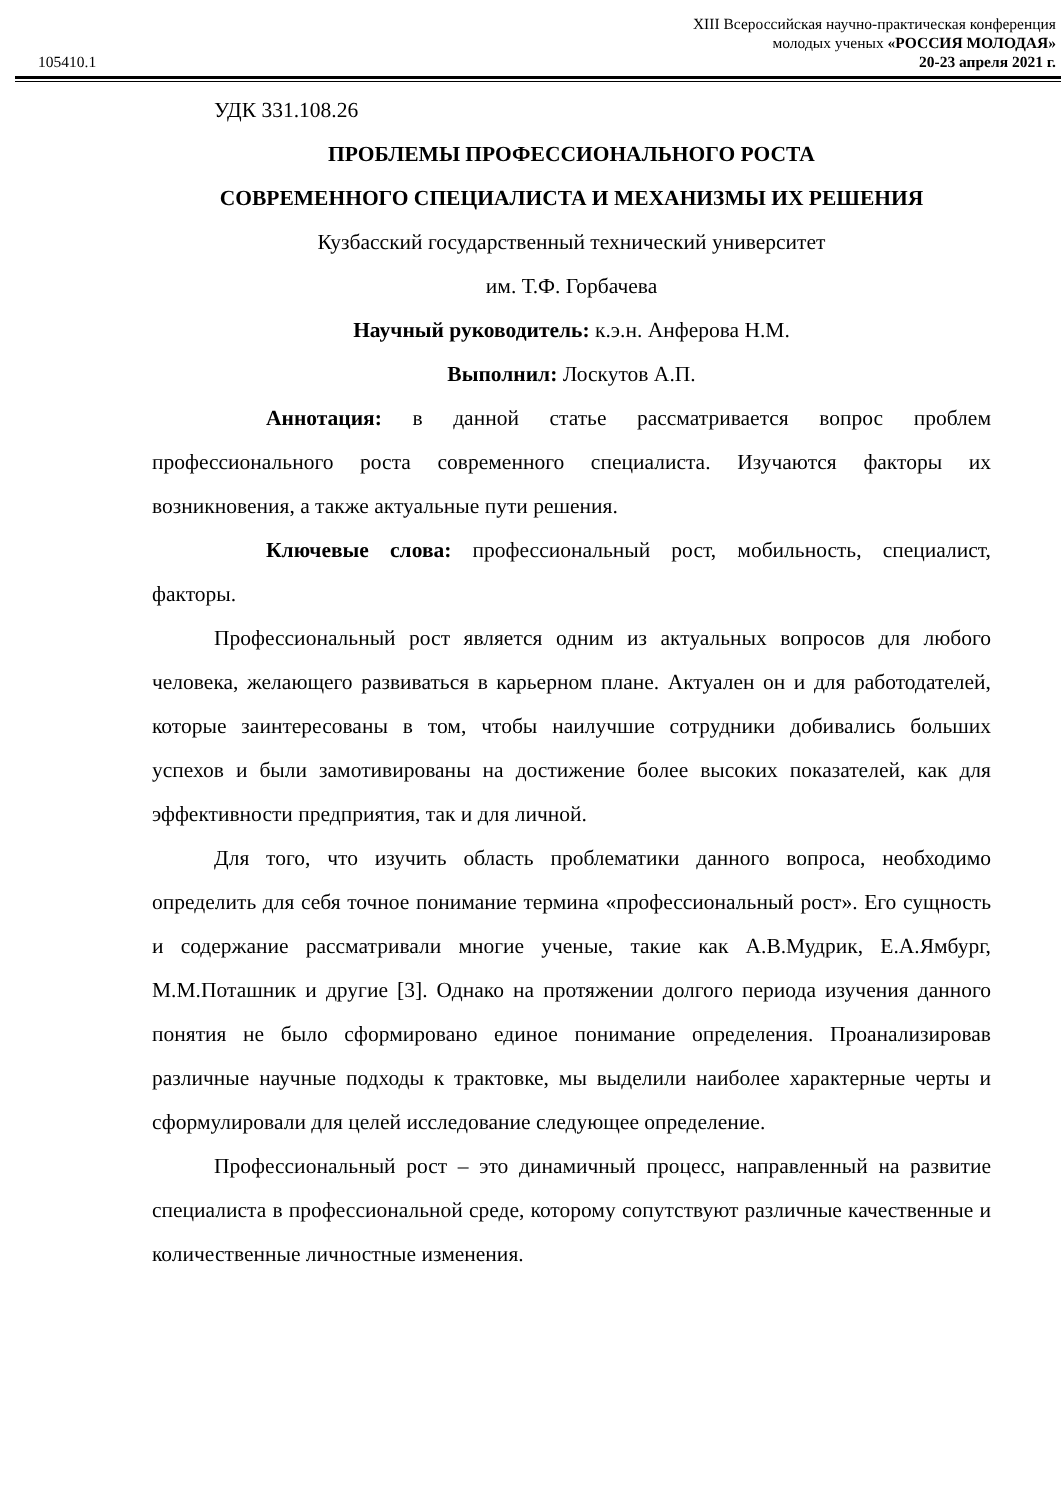105410.1
XIII Всероссийская научно-практическая конференция
молодых ученых «РОССИЯ МОЛОДАЯ»
20-23 апреля 2021 г.
УДК 331.108.26
ПРОБЛЕМЫ ПРОФЕССИОНАЛЬНОГО РОСТА
СОВРЕМЕННОГО СПЕЦИАЛИСТА И МЕХАНИЗМЫ ИХ РЕШЕНИЯ
Кузбасский государственный технический университет
им. Т.Ф. Горбачева
Научный руководитель: к.э.н. Анферова Н.М.
Выполнил: Лоскутов А.П.
Аннотация: в данной статье рассматривается вопрос проблем профессионального роста современного специалиста. Изучаются факторы их возникновения, а также актуальные пути решения.
Ключевые слова: профессиональный рост, мобильность, специалист, факторы.
Профессиональный рост является одним из актуальных вопросов для любого человека, желающего развиваться в карьерном плане. Актуален он и для работодателей, которые заинтересованы в том, чтобы наилучшие сотрудники добивались больших успехов и были замотивированы на достижение более высоких показателей, как для эффективности предприятия, так и для личной.
Для того, что изучить область проблематики данного вопроса, необходимо определить для себя точное понимание термина «профессиональный рост». Его сущность и содержание рассматривали многие ученые, такие как А.В.Мудрик, Е.А.Ямбург, М.М.Поташник и другие [3]. Однако на протяжении долгого периода изучения данного понятия не было сформировано единое понимание определения. Проанализировав различные научные подходы к трактовке, мы выделили наиболее характерные черты и сформулировали для целей исследование следующее определение.
Профессиональный рост – это динамичный процесс, направленный на развитие специалиста в профессиональной среде, которому сопутствуют различные качественные и количественные личностные изменения.